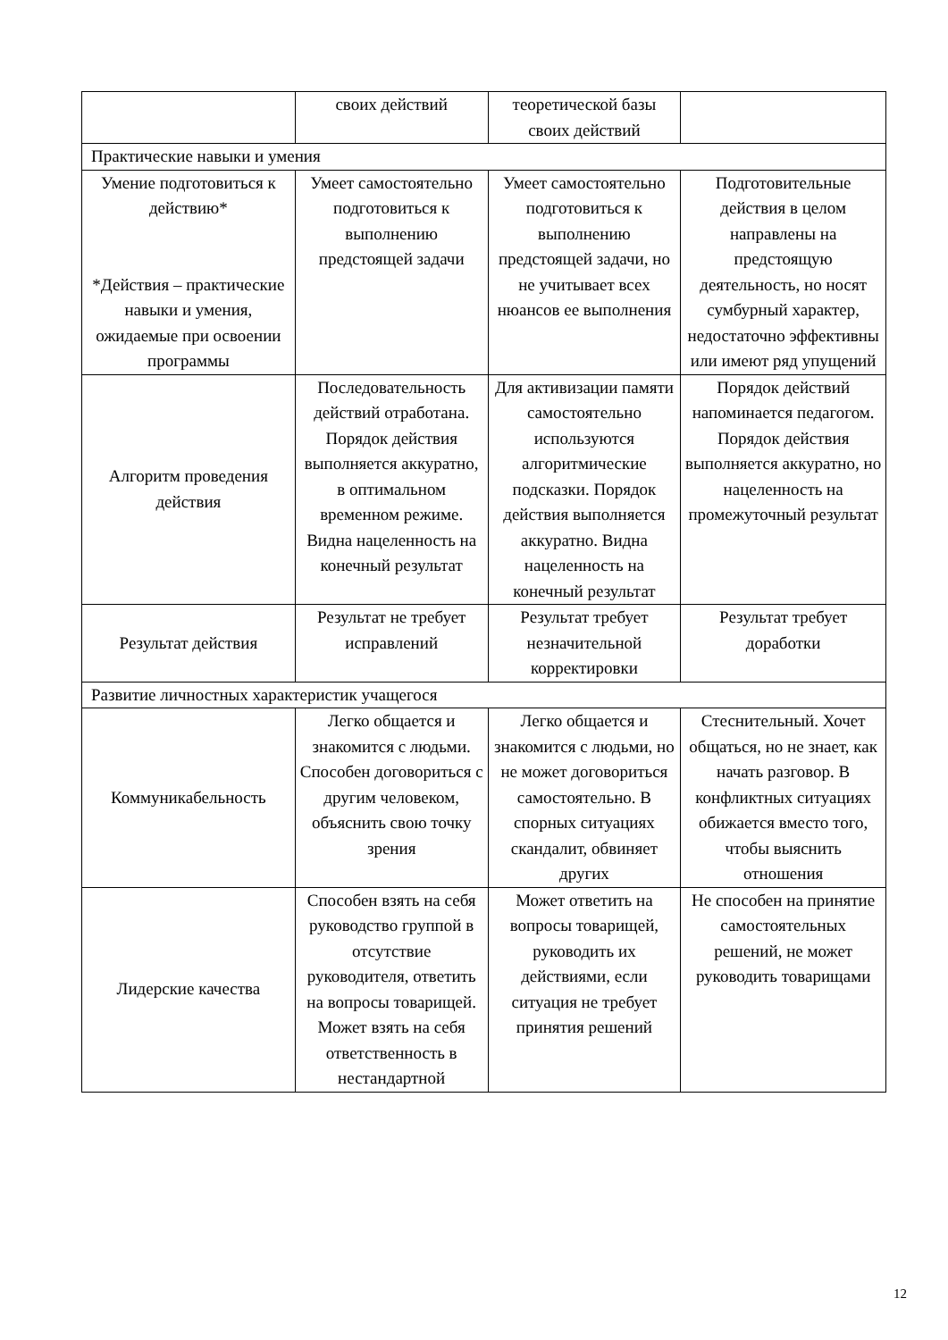| | своих действий | теоретической базы своих действий | |
| Практические навыки и умения | | | |
| Умение подготовиться к действию* *Действия – практические навыки и умения, ожидаемые при освоении программы | Умеет самостоятельно подготовиться к выполнению предстоящей задачи | Умеет самостоятельно подготовиться к выполнению предстоящей задачи, но не учитывает всех нюансов ее выполнения | Подготовительные действия в целом направлены на предстоящую деятельность, но носят сумбурный характер, недостаточно эффективны или имеют ряд упущений |
| Алгоритм проведения действия | Последовательность действий отработана. Порядок действия выполняется аккуратно, в оптимальном временном режиме. Видна нацеленность на конечный результат | Для активизации памяти самостоятельно используются алгоритмические подсказки. Порядок действия выполняется аккуратно. Видна нацеленность на конечный результат | Порядок действий напоминается педагогом. Порядок действия выполняется аккуратно, но нацеленность на промежуточный результат |
| Результат действия | Результат не требует исправлений | Результат требует незначительной корректировки | Результат требует доработки |
| Развитие личностных характеристик учащегося | | | |
| Коммуникабельность | Легко общается и знакомится с людьми. Способен договориться с другим человеком, объяснить свою точку зрения | Легко общается и знакомится с людьми, но не может договориться самостоятельно. В спорных ситуациях скандалит, обвиняет других | Стеснительный. Хочет общаться, но не знает, как начать разговор. В конфликтных ситуациях обижается вместо того, чтобы выяснить отношения |
| Лидерские качества | Способен взять на себя руководство группой в отсутствие руководителя, ответить на вопросы товарищей. Может взять на себя ответственность в нестандартной | Может ответить на вопросы товарищей, руководить их действиями, если ситуация не требует принятия решений | Не способен на принятие самостоятельных решений, не может руководить товарищами |
12